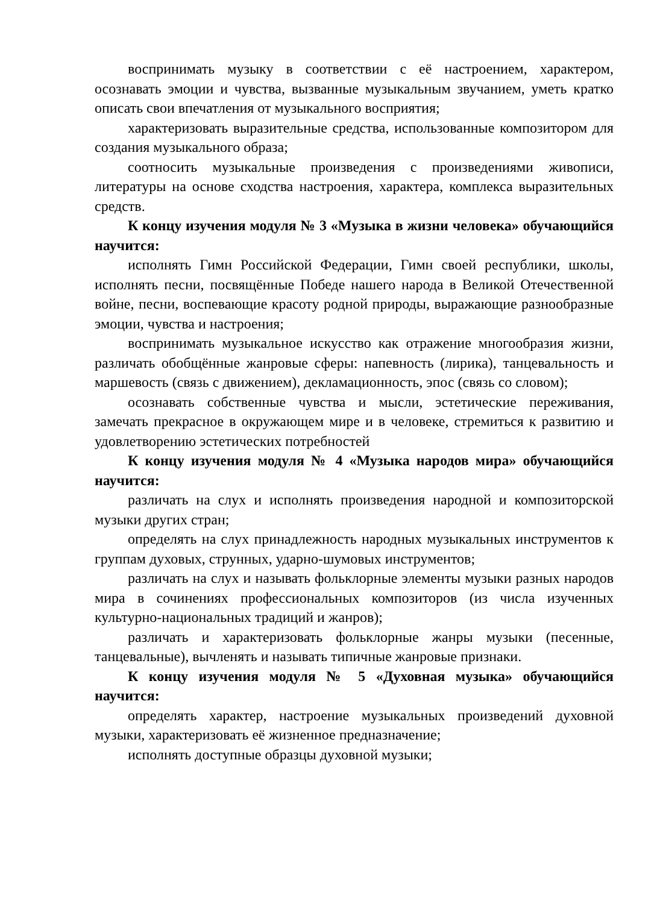воспринимать музыку в соответствии с её настроением, характером, осознавать эмоции и чувства, вызванные музыкальным звучанием, уметь кратко описать свои впечатления от музыкального восприятия;
характеризовать выразительные средства, использованные композитором для создания музыкального образа;
соотносить музыкальные произведения с произведениями живописи, литературы на основе сходства настроения, характера, комплекса выразительных средств.
К концу изучения модуля № 3 «Музыка в жизни человека» обучающийся научится:
исполнять Гимн Российской Федерации, Гимн своей республики, школы, исполнять песни, посвящённые Победе нашего народа в Великой Отечественной войне, песни, воспевающие красоту родной природы, выражающие разнообразные эмоции, чувства и настроения;
воспринимать музыкальное искусство как отражение многообразия жизни, различать обобщённые жанровые сферы: напевность (лирика), танцевальность и маршевость (связь с движением), декламационность, эпос (связь со словом);
осознавать собственные чувства и мысли, эстетические переживания, замечать прекрасное в окружающем мире и в человеке, стремиться к развитию и удовлетворению эстетических потребностей
К концу изучения модуля № 4 «Музыка народов мира» обучающийся научится:
различать на слух и исполнять произведения народной и композиторской музыки других стран;
определять на слух принадлежность народных музыкальных инструментов к группам духовых, струнных, ударно-шумовых инструментов;
различать на слух и называть фольклорные элементы музыки разных народов мира в сочинениях профессиональных композиторов (из числа изученных культурно-национальных традиций и жанров);
различать и характеризовать фольклорные жанры музыки (песенные, танцевальные), вычленять и называть типичные жанровые признаки.
К концу изучения модуля № 5 «Духовная музыка» обучающийся научится:
определять характер, настроение музыкальных произведений духовной музыки, характеризовать её жизненное предназначение;
исполнять доступные образцы духовной музыки;